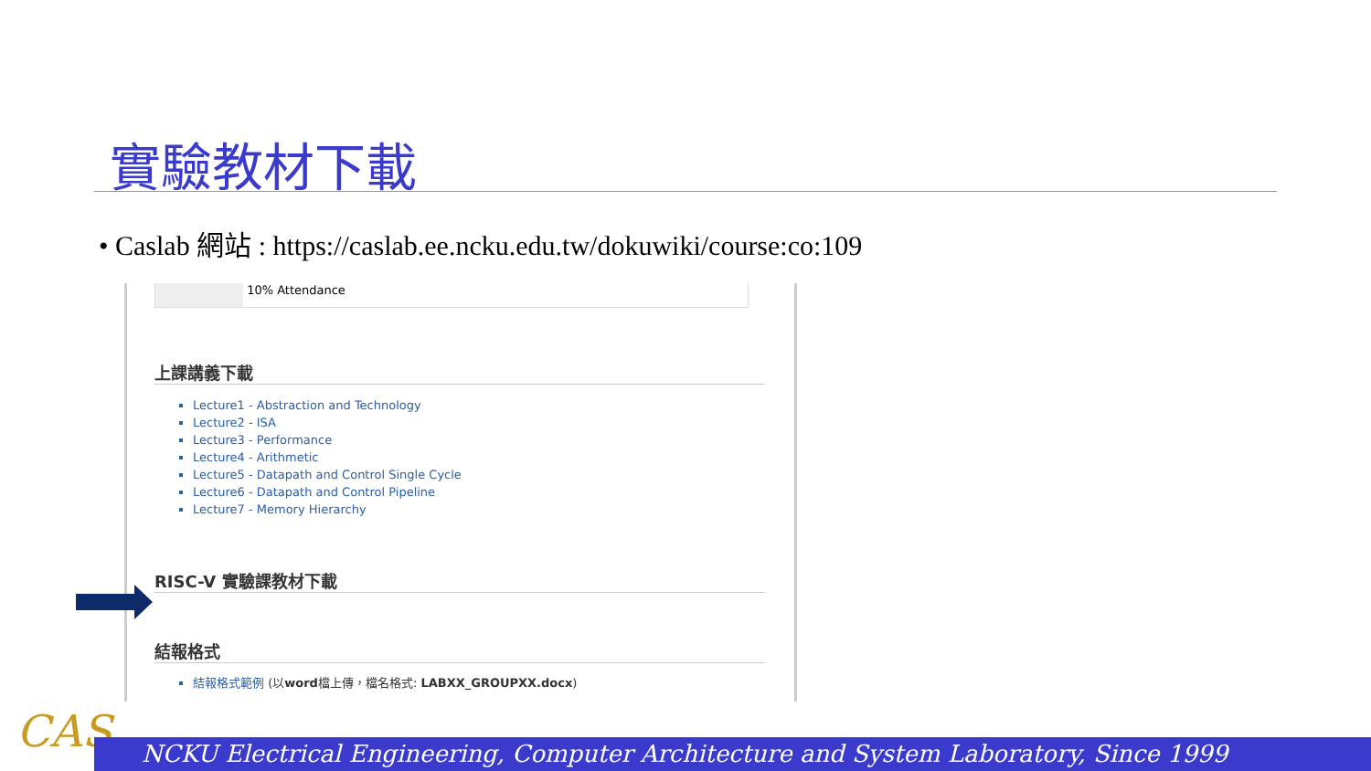實驗教材下載
• Caslab 網站 : https://caslab.ee.ncku.edu.tw/dokuwiki/course:co:109
10% Attendance
上課講義下載
Lecture1 - Abstraction and Technology
Lecture2 - ISA
Lecture3 - Performance
Lecture4 - Arithmetic
Lecture5 - Datapath and Control Single Cycle
Lecture6 - Datapath and Control Pipeline
Lecture7 - Memory Hierarchy
RISC-V 實驗課教材下載
結報格式
結報格式範例 (以word檔上傳，檔名格式: LABXX_GROUPXX.docx)
CAS NCKU Electrical Engineering, Computer Architecture and System Laboratory, Since 1999